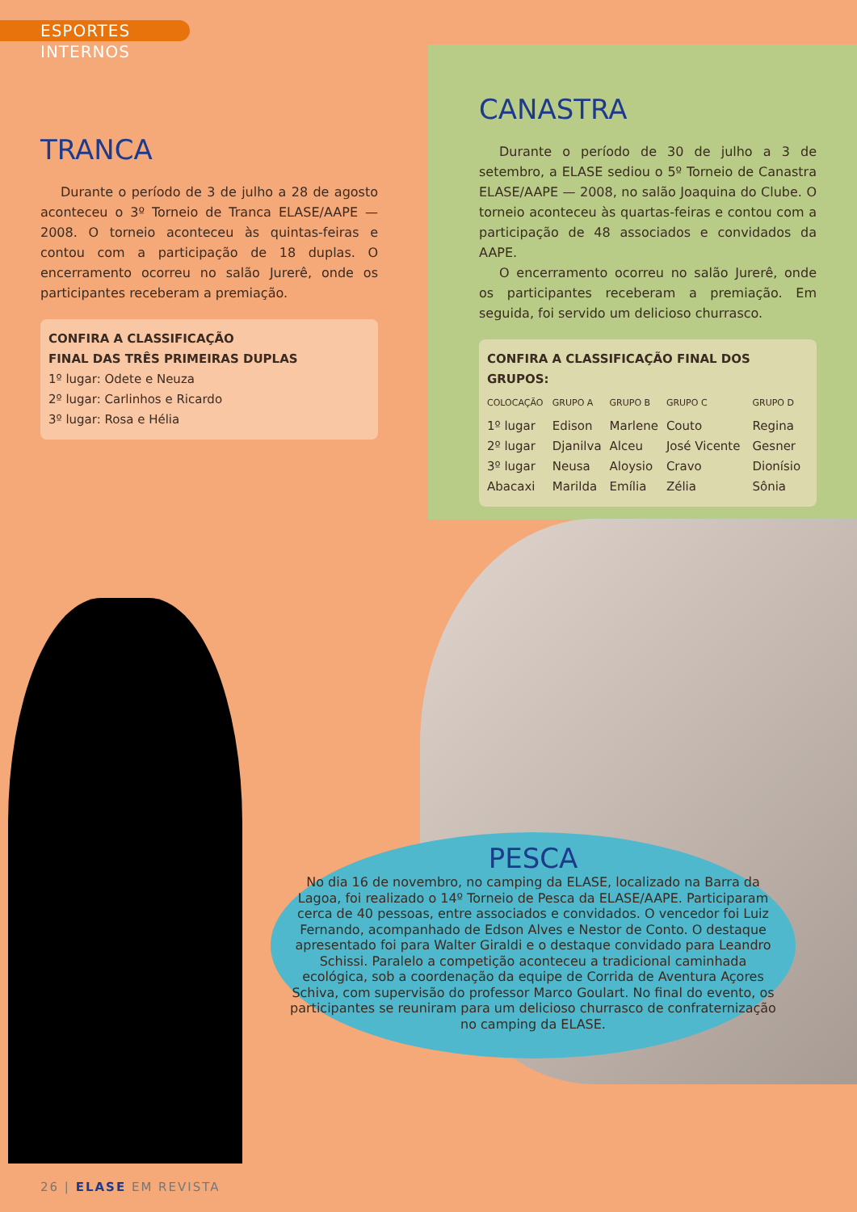ESPORTES INTERNOS
TRANCA
Durante o período de 3 de julho a 28 de agosto aconteceu o 3º Torneio de Tranca ELASE/AAPE — 2008. O torneio aconteceu às quintas-feiras e contou com a participação de 18 duplas. O encerramento ocorreu no salão Jurerê, onde os participantes receberam a premiação.
CONFIRA A CLASSIFICAÇÃO
FINAL DAS TRÊS PRIMEIRAS DUPLAS
1º lugar: Odete e Neuza
2º lugar: Carlinhos e Ricardo
3º lugar: Rosa e Hélia
CANASTRA
Durante o período de 30 de julho a 3 de setembro, a ELASE sediou o 5º Torneio de Canastra ELASE/AAPE — 2008, no salão Joaquina do Clube. O torneio aconteceu às quartas-feiras e contou com a participação de 48 associados e convidados da AAPE.
O encerramento ocorreu no salão Jurerê, onde os participantes receberam a premiação. Em seguida, foi servido um delicioso churrasco.
CONFIRA A CLASSIFICAÇÃO FINAL DOS GRUPOS:
| COLOCAÇÃO | GRUPO A | GRUPO B | GRUPO C | GRUPO D |
| --- | --- | --- | --- | --- |
| 1º lugar | Edison | Marlene | Couto | Regina |
| 2º lugar | Djanilva | Alceu | José Vicente | Gesner |
| 3º lugar | Neusa | Aloysio | Cravo | Dionísio |
| Abacaxi | Marilda | Emília | Zélia | Sônia |
PESCA
No dia 16 de novembro, no camping da ELASE, localizado na Barra da Lagoa, foi realizado o 14º Torneio de Pesca da ELASE/AAPE. Participaram cerca de 40 pessoas, entre associados e convidados. O vencedor foi Luiz Fernando, acompanhado de Edson Alves e Nestor de Conto. O destaque apresentado foi para Walter Giraldi e o destaque convidado para Leandro Schissi. Paralelo a competição aconteceu a tradicional caminhada ecológica, sob a coordenação da equipe de Corrida de Aventura Açores Schiva, com supervisão do professor Marco Goulart. No final do evento, os participantes se reuniram para um delicioso churrasco de confraternização no camping da ELASE.
26 | ELASE EM REVISTA